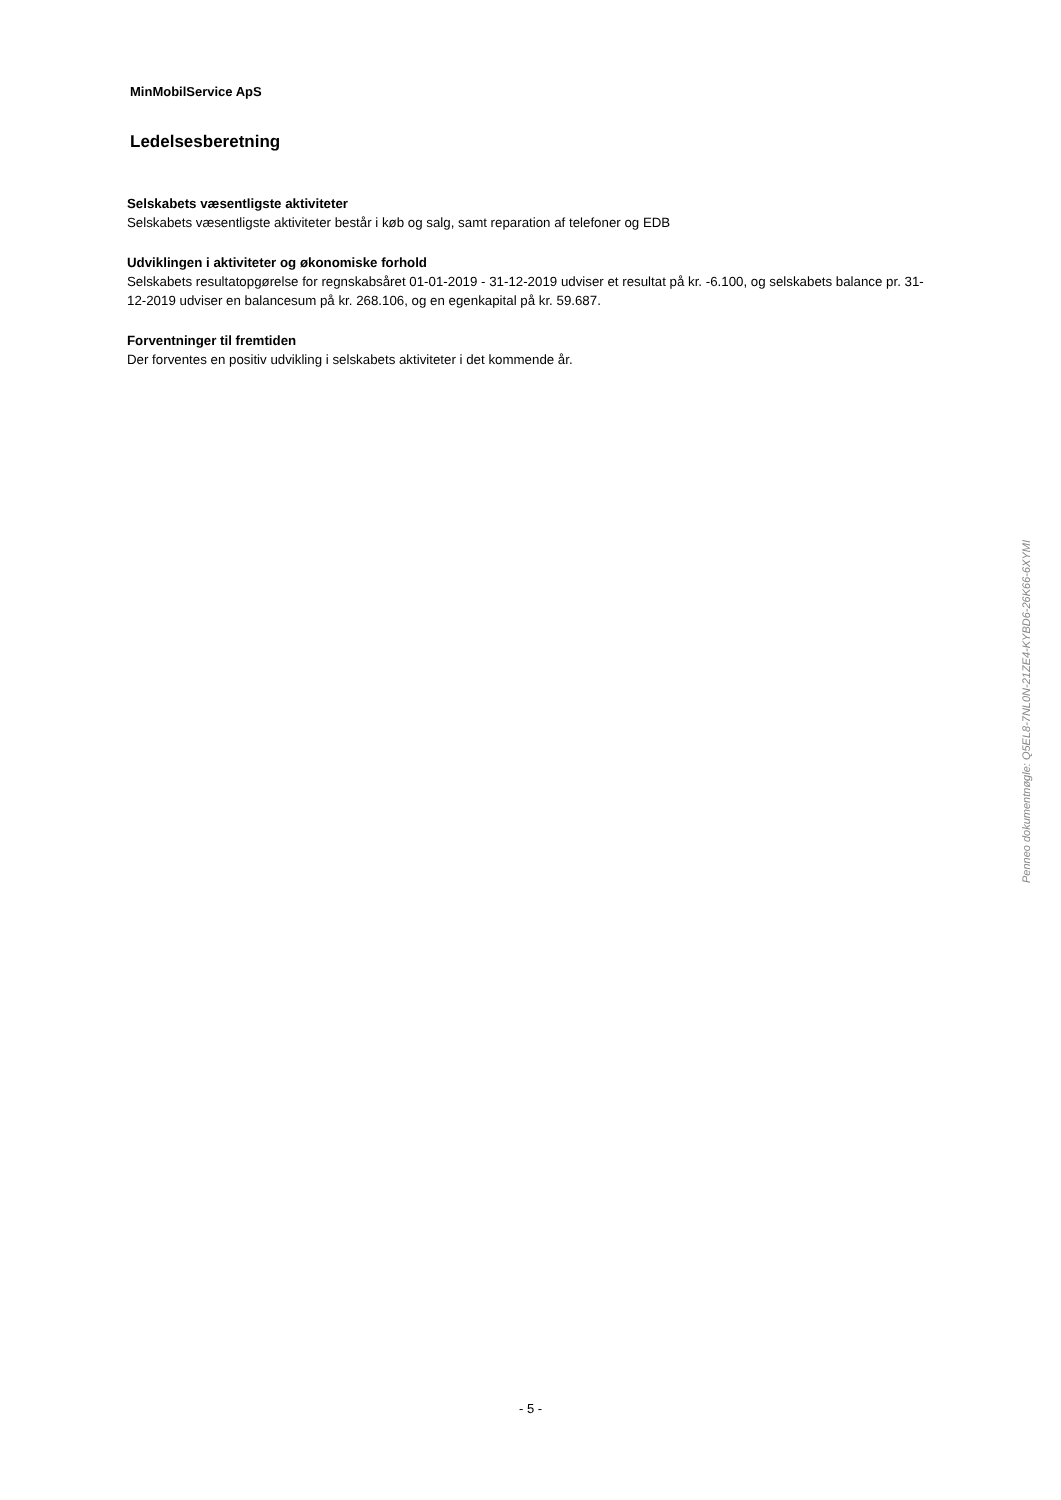MinMobilService ApS
Ledelsesberetning
Selskabets væsentligste aktiviteter
Selskabets væsentligste aktiviteter består i køb og salg, samt reparation af telefoner og EDB
Udviklingen i aktiviteter og økonomiske forhold
Selskabets resultatopgørelse for regnskabsåret 01-01-2019 - 31-12-2019 udviser et resultat på kr. -6.100, og selskabets balance pr. 31-12-2019 udviser en balancesum på kr. 268.106, og en egenkapital på kr. 59.687.
Forventninger til fremtiden
Der forventes en positiv udvikling i selskabets aktiviteter i det kommende år.
Penneo dokumentnøgle: Q5EL8-7NL0N-21ZE4-KYBD6-26K66-6XYMI
- 5 -